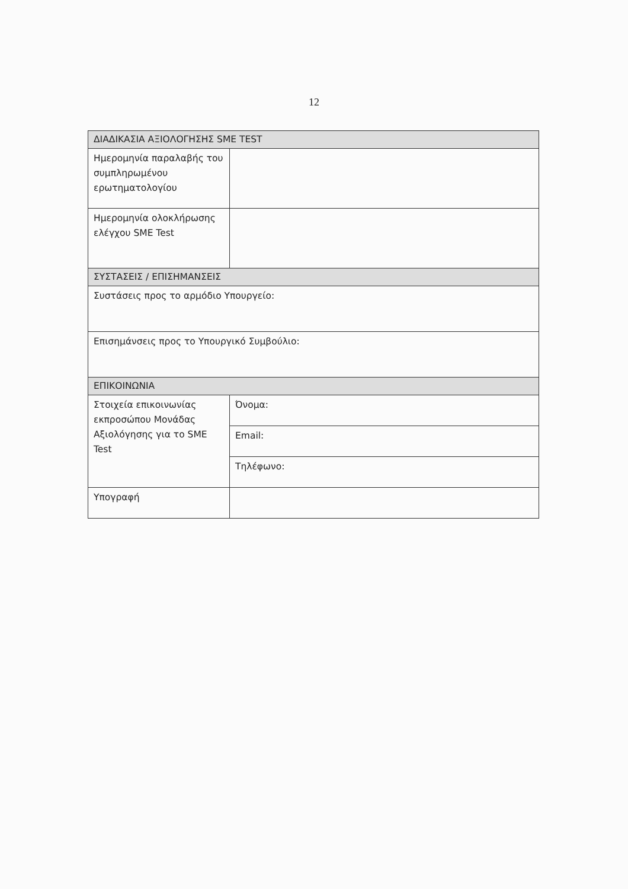12
| ΔΙΑΔΙΚΑΣΙΑ ΑΞΙΟΛΟΓΗΣΗΣ SME TEST | |
| --- | --- |
| Ημερομηνία παραλαβής του συμπληρωμένου ερωτηματολογίου | |
| Ημερομηνία ολοκλήρωσης ελέγχου SME Test | |
| ΣΥΣΤΑΣΕΙΣ / ΕΠΙΣΗΜΑΝΣΕΙΣ | |
| Συστάσεις προς το αρμόδιο Υπουργείο: | |
| Επισημάνσεις προς το Υπουργικό Συμβούλιο: | |
| ΕΠΙΚΟΙΝΩΝΙΑ | |
| Στοιχεία επικοινωνίας εκπροσώπου Μονάδας Αξιολόγησης για το SME Test | Όνομα: |
| | Email: |
| | Τηλέφωνο: |
| Υπογραφή | |